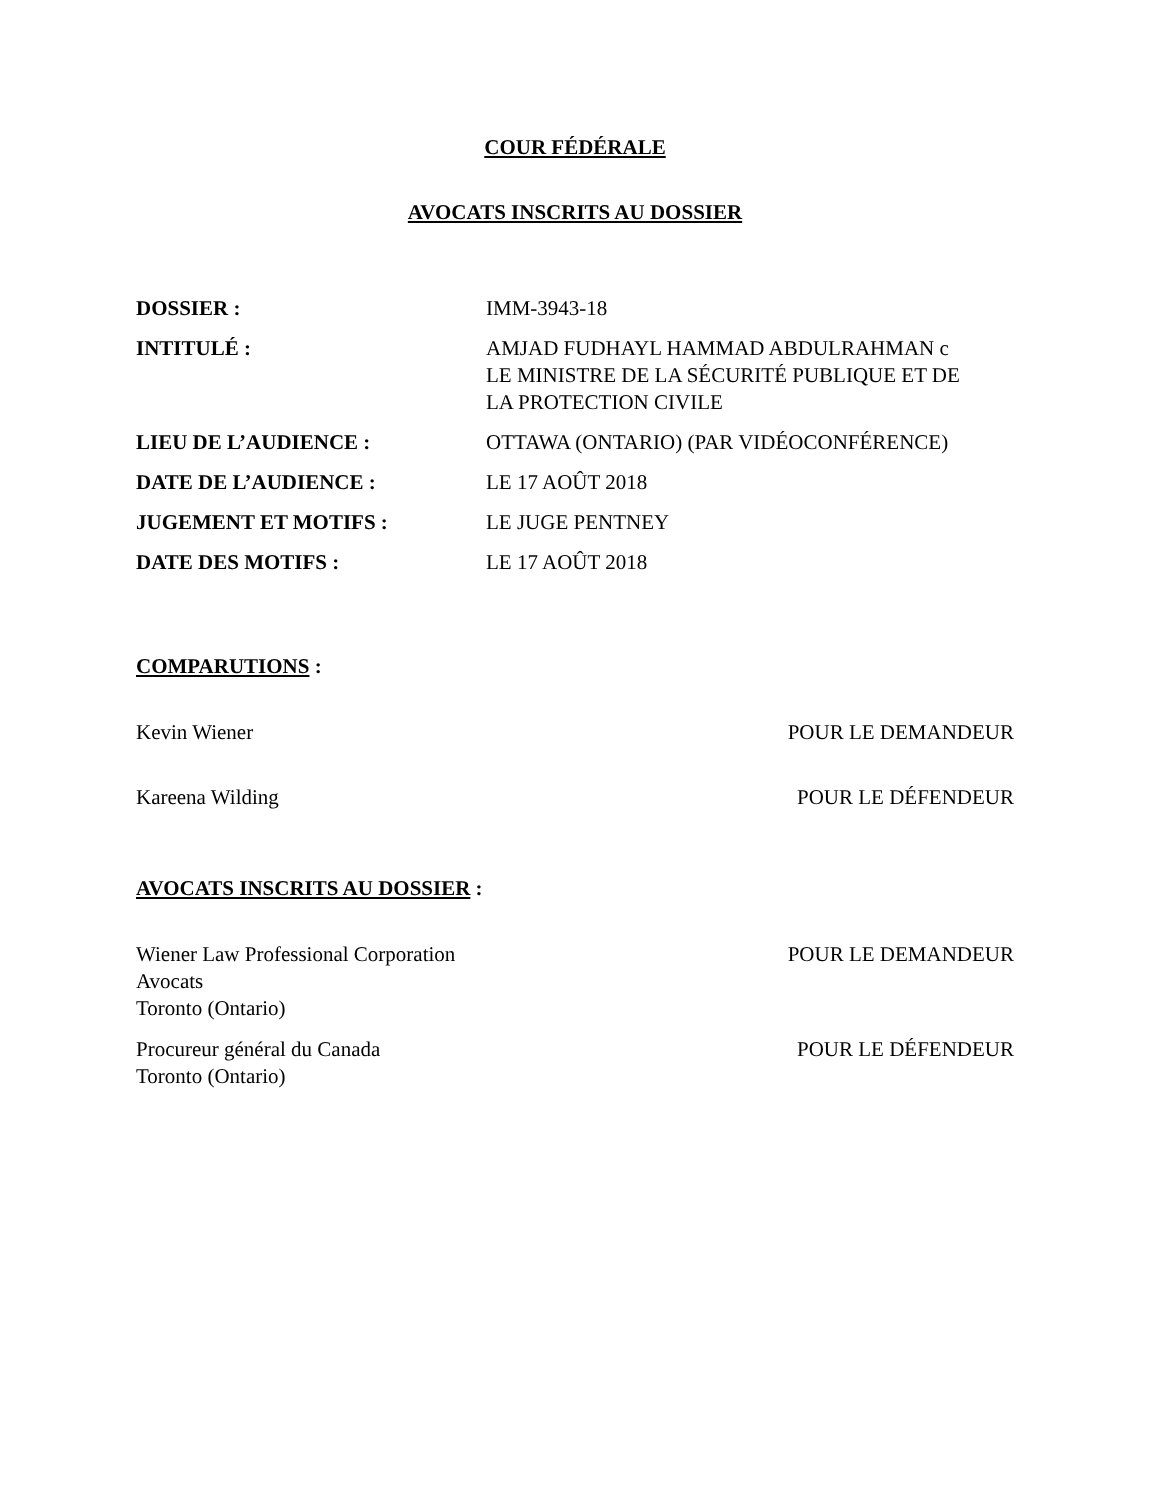COUR FÉDÉRALE
AVOCATS INSCRITS AU DOSSIER
| DOSSIER : | IMM-3943-18 |
| INTITULÉ : | AMJAD FUDHAYL HAMMAD ABDULRAHMAN c LE MINISTRE DE LA SÉCURITÉ PUBLIQUE ET DE LA PROTECTION CIVILE |
| LIEU DE L’AUDIENCE : | OTTAWA (ONTARIO) (PAR VIDÉOCONFÉRENCE) |
| DATE DE L’AUDIENCE : | LE 17 AOÛT 2018 |
| JUGEMENT ET MOTIFS : | LE JUGE PENTNEY |
| DATE DES MOTIFS : | LE 17 AOÛT 2018 |
COMPARUTIONS :
Kevin Wiener POUR LE DEMANDEUR
Kareena Wilding POUR LE DÉFENDEUR
AVOCATS INSCRITS AU DOSSIER :
Wiener Law Professional Corporation
Avocats
Toronto (Ontario) POUR LE DEMANDEUR
Procureur général du Canada
Toronto (Ontario) POUR LE DÉFENDEUR